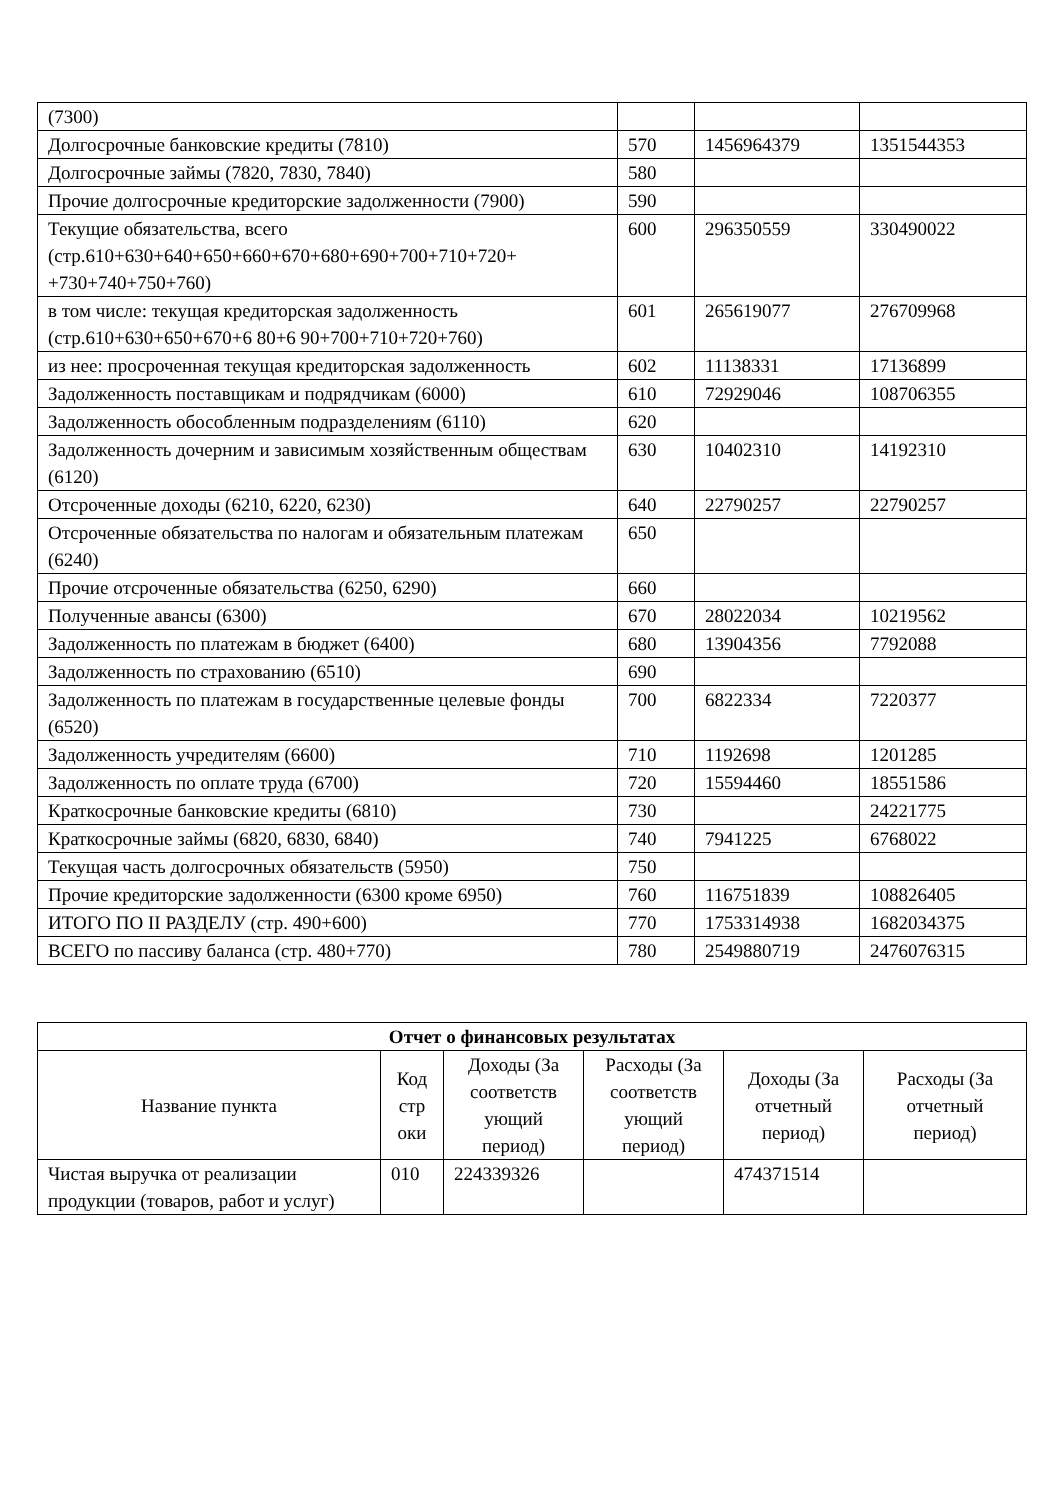| (7300) | | | |
| Долгосрочные банковские кредиты (7810) | 570 | 1456964379 | 1351544353 |
| Долгосрочные займы (7820, 7830, 7840) | 580 | | |
| Прочие долгосрочные кредиторские задолженности (7900) | 590 | | |
| Текущие обязательства, всего (стр.610+630+640+650+660+670+680+690+700+710+720+ +730+740+750+760) | 600 | 296350559 | 330490022 |
| в том числе: текущая кредиторская задолженность (стр.610+630+650+670+6 80+6 90+700+710+720+760) | 601 | 265619077 | 276709968 |
| из нее: просроченная текущая кредиторская задолженность | 602 | 11138331 | 17136899 |
| Задолженность поставщикам и подрядчикам (6000) | 610 | 72929046 | 108706355 |
| Задолженность обособленным подразделениям (6110) | 620 | | |
| Задолженность дочерним и зависимым хозяйственным обществам (6120) | 630 | 10402310 | 14192310 |
| Отсроченные доходы (6210, 6220, 6230) | 640 | 22790257 | 22790257 |
| Отсроченные обязательства по налогам и обязательным платежам (6240) | 650 | | |
| Прочие отсроченные обязательства (6250, 6290) | 660 | | |
| Полученные авансы (6300) | 670 | 28022034 | 10219562 |
| Задолженность по платежам в бюджет (6400) | 680 | 13904356 | 7792088 |
| Задолженность по страхованию (6510) | 690 | | |
| Задолженность по платежам в государственные целевые фонды (6520) | 700 | 6822334 | 7220377 |
| Задолженность учредителям (6600) | 710 | 1192698 | 1201285 |
| Задолженность по оплате труда (6700) | 720 | 15594460 | 18551586 |
| Краткосрочные банковские кредиты (6810) | 730 | | 24221775 |
| Краткосрочные займы (6820, 6830, 6840) | 740 | 7941225 | 6768022 |
| Текущая часть долгосрочных обязательств (5950) | 750 | | |
| Прочие кредиторские задолженности (6300 кроме 6950) | 760 | 116751839 | 108826405 |
| ИТОГО ПО II РАЗДЕЛУ (стр. 490+600) | 770 | 1753314938 | 1682034375 |
| ВСЕГО по пассиву баланса (стр. 480+770) | 780 | 2549880719 | 2476076315 |
| Отчет о финансовых результатах | | | | | |
| --- | --- | --- | --- | --- | --- |
| Название пункта | Код стр оки | Доходы (За соответств ующий период) | Расходы (За соответств ующий период) | Доходы (За отчетный период) | Расходы (За отчетный период) |
| Чистая выручка от реализации продукции (товаров, работ и услуг) | 010 | 224339326 | | 474371514 | |